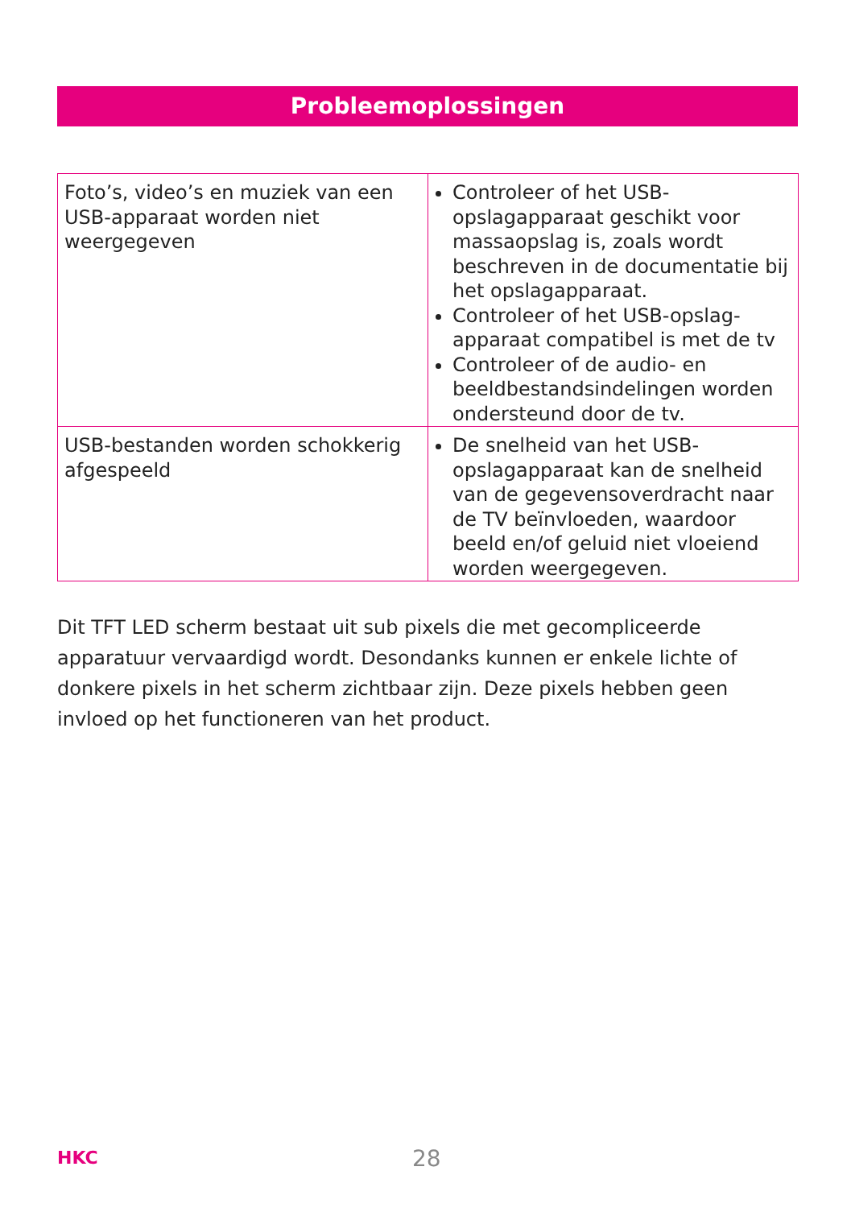Probleemoplossingen
| Foto’s, video’s en muziek van een USB-apparaat worden niet weergegeven | Controleer of het USB-opslagapparaat geschikt voor massaopslag is, zoals wordt beschreven in de documentatie bij het opslagapparaat. Controleer of het USB-opslag-apparaat compatibel is met de tv Controleer of de audio- en beeldbestandsindelingen worden ondersteund door de tv. |
| USB-bestanden worden schokkerig afgespeeld | De snelheid van het USB-opslagapparaat kan de snelheid van de gegevensoverdracht naar de TV beïnvloeden, waardoor beeld en/of geluid niet vloeiend worden weergegeven. |
Dit TFT LED scherm bestaat uit sub pixels die met gecompliceerde apparatuur vervaardigd wordt. Desondanks kunnen er enkele lichte of donkere pixels in het scherm zichtbaar zijn. Deze pixels hebben geen invloed op het functioneren van het product.
HKC 28